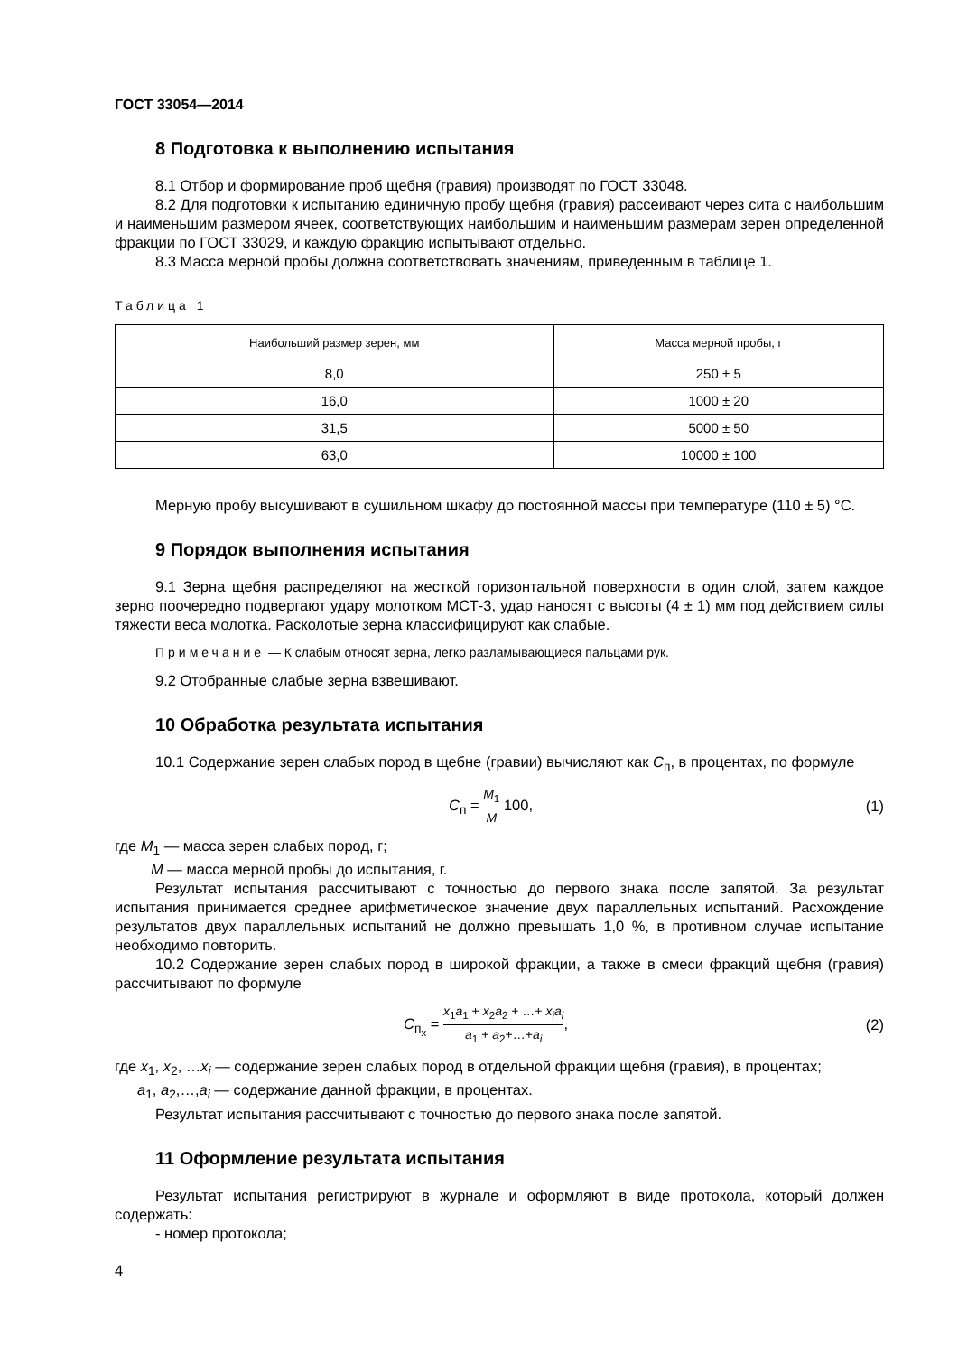ГОСТ 33054—2014
8 Подготовка к выполнению испытания
8.1 Отбор и формирование проб щебня (гравия) производят по ГОСТ 33048.
8.2 Для подготовки к испытанию единичную пробу щебня (гравия) рассеивают через сита с наибольшим и наименьшим размером ячеек, соответствующих наибольшим и наименьшим размерам зерен определенной фракции по ГОСТ 33029, и каждую фракцию испытывают отдельно.
8.3 Масса мерной пробы должна соответствовать значениям, приведенным в таблице 1.
Таблица 1
| Наибольший размер зерен, мм | Масса мерной пробы, г |
| --- | --- |
| 8,0 | 250 ± 5 |
| 16,0 | 1000 ± 20 |
| 31,5 | 5000 ± 50 |
| 63,0 | 10000 ± 100 |
Мерную пробу высушивают в сушильном шкафу до постоянной массы при температуре (110 ± 5) °С.
9 Порядок выполнения испытания
9.1 Зерна щебня распределяют на жесткой горизонтальной поверхности в один слой, затем каждое зерно поочередно подвергают удару молотком МСТ-3, удар наносят с высоты (4 ± 1) мм под действием силы тяжести веса молотка. Расколотые зерна классифицируют как слабые.
Примечание — К слабым относят зерна, легко разламывающиеся пальцами рук.
9.2 Отобранные слабые зерна взвешивают.
10 Обработка результата испытания
10.1 Содержание зерен слабых пород в щебне (гравии) вычисляют как C<sub>п</sub>, в процентах, по формуле
C<sub>п</sub> = M<sub>1</sub> M 100, (1)
где M<sub>1</sub> — масса зерен слабых пород, г;
M — масса мерной пробы до испытания, г.
Результат испытания рассчитывают с точностью до первого знака после запятой. За результат испытания принимается среднее арифметическое значение двух параллельных испытаний. Расхождение результатов двух параллельных испытаний не должно превышать 1,0 %, в противном случае испытание необходимо повторить.
10.2 Содержание зерен слабых пород в широкой фракции, а также в смеси фракций щебня (гравия) рассчитывают по формуле
C<sub>п<sub>x</sub></sub> = x<sub>1</sub>a<sub>1</sub> + x<sub>2</sub>a<sub>2</sub> + …+ x<sub>i</sub>a<sub>i</sub> a<sub>1</sub> + a<sub>2</sub>+…+a<sub>i</sub>, (2)
где x<sub>1</sub>, x<sub>2</sub>, …x<sub>i</sub> — содержание зерен слабых пород в отдельной фракции щебня (гравия), в процентах;
a<sub>1</sub>, a<sub>2</sub>,…,a<sub>i</sub> — содержание данной фракции, в процентах.
Результат испытания рассчитывают с точностью до первого знака после запятой.
11 Оформление результата испытания
Результат испытания регистрируют в журнале и оформляют в виде протокола, который должен содержать:
- номер протокола;
4